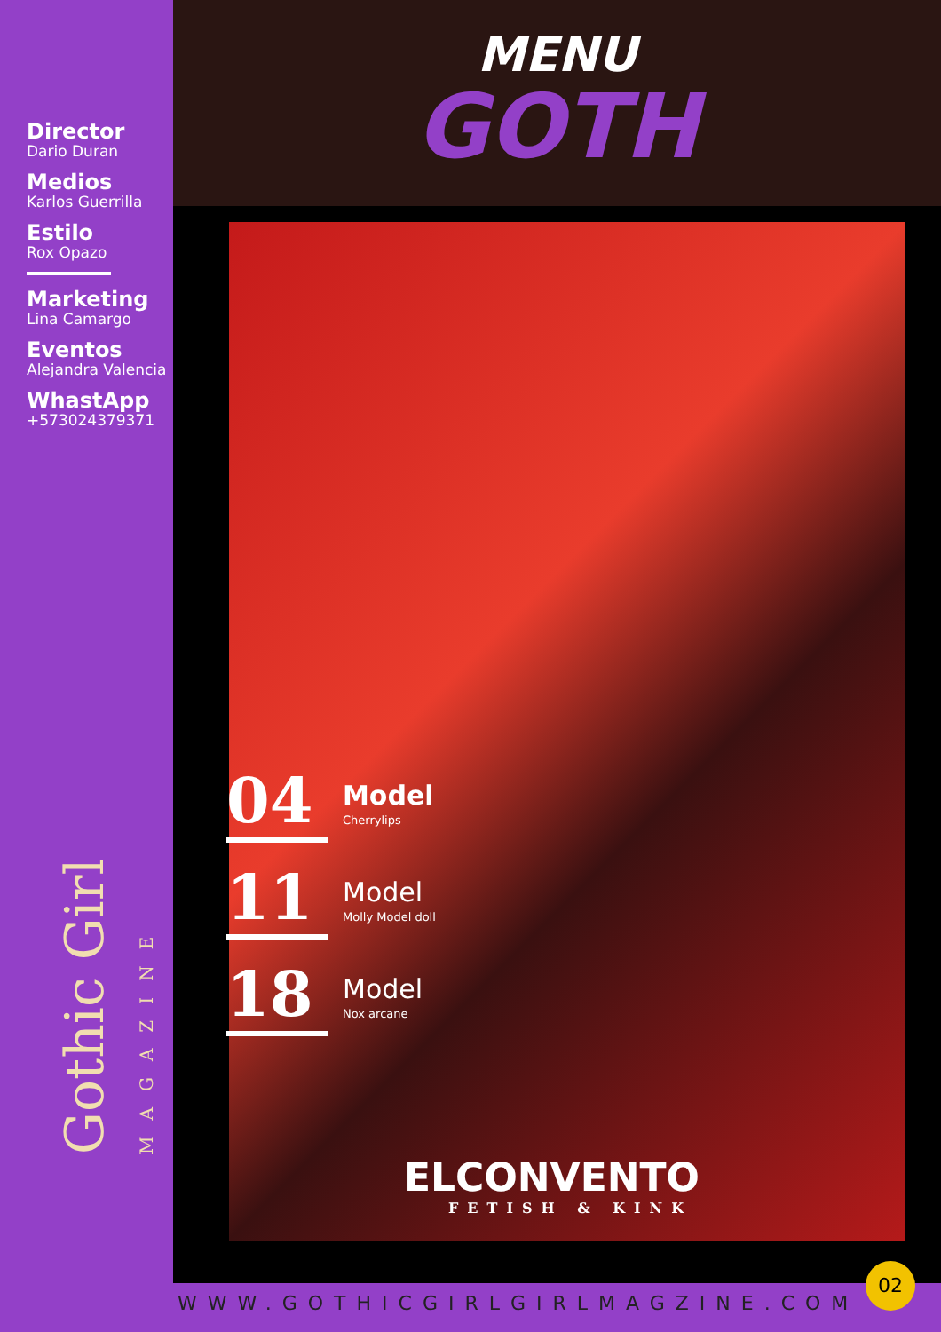Director
Dario Duran
Medios
Karlos Guerrilla
Estilo
Rox Opazo
Marketing
Lina Camargo
Eventos
Alejandra Valencia
WhastApp
+573024379371
Gothic Girl MAGAZINE
MENU
GOTH
04
Model
Cherrylips
11
Model
Molly Model doll
18
Model
Nox arcane
ELCONVENTO
FETISH & KINK
WWW.GOTHICGIRLGIRLMAGZINE.COM
02